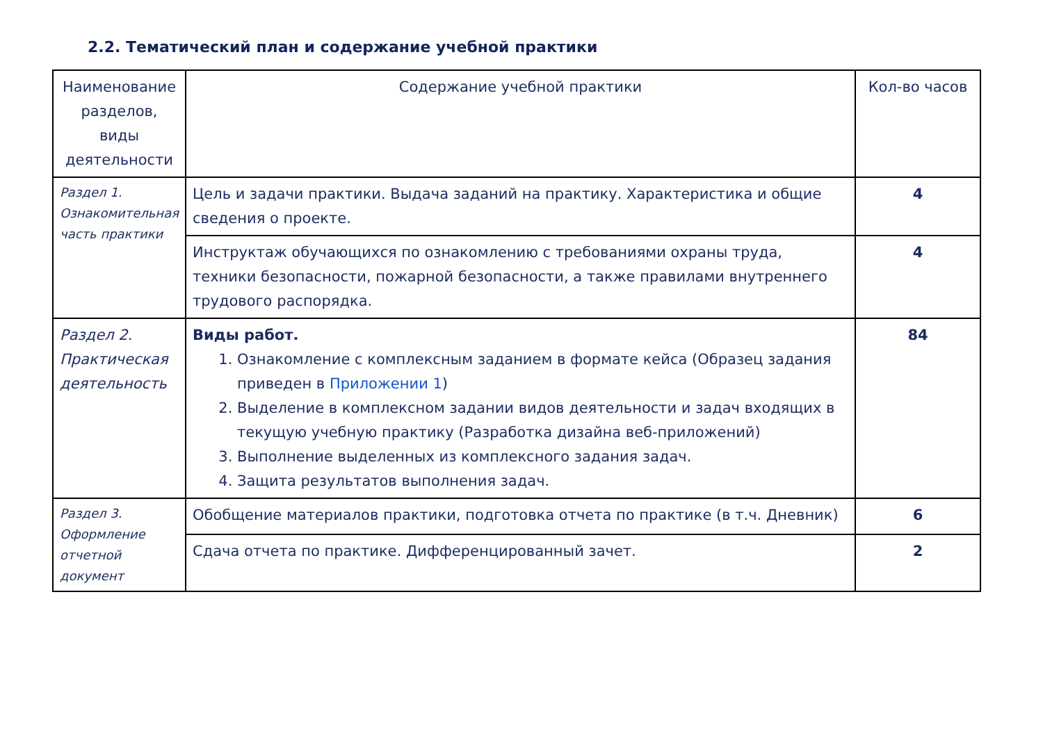2.2. Тематический план и содержание учебной практики
| Наименование разделов, виды деятельности | Содержание учебной практики | Кол-во часов |
| --- | --- | --- |
| Раздел 1. Ознакомительная часть практики | Цель и задачи практики. Выдача заданий на практику. Характеристика и общие сведения о проекте. | 4 |
| | Инструктаж обучающихся по ознакомлению с требованиями охраны труда, техники безопасности, пожарной безопасности, а также правилами внутреннего трудового распорядка. | 4 |
| Раздел 2. Практическая деятельность | Виды работ. 1. Ознакомление с комплексным заданием в формате кейса (Образец задания приведен в Приложении 1 ) 2. Выделение в комплексном задании видов деятельности и задач входящих в текущую учебную практику (Разработка дизайна веб-приложений) 3. Выполнение выделенных из комплексного задания задач. 4. Защита результатов выполнения задач. | 84 |
| Раздел 3. Оформление отчетной документ | Обобщение материалов практики, подготовка отчета по практике (в т.ч. Дневник) | 6 |
| | Сдача отчета по практике. Дифференцированный зачет. | 2 |